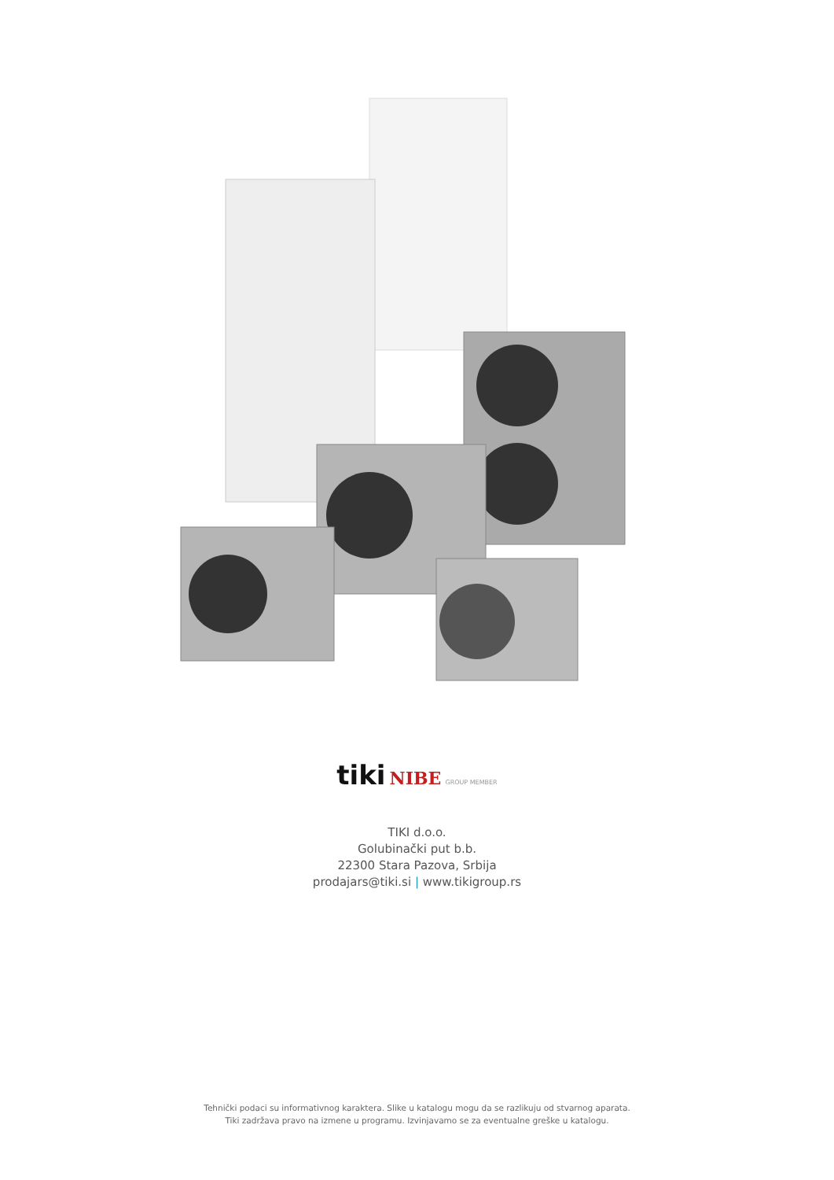tiki NIBE GROUP MEMBER
TIKI d.o.o.
Golubinački put b.b.
22300 Stara Pazova, Srbija
prodajars@tiki.si | www.tikigroup.rs
Tehnički podaci su informativnog karaktera. Slike u katalogu mogu da se razlikuju od stvarnog aparata.
Tiki zadržava pravo na izmene u programu. Izvinjavamo se za eventualne greške u katalogu.